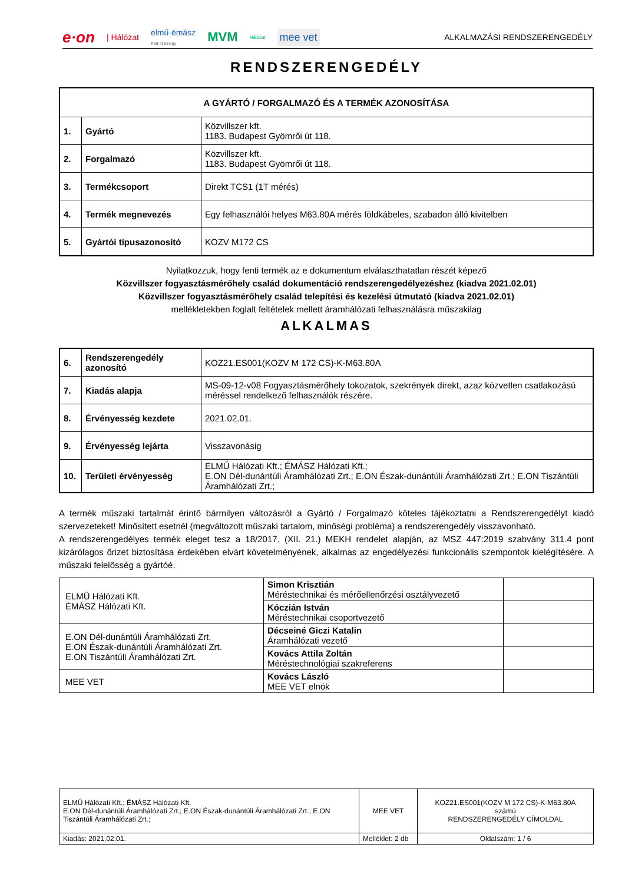e·on | Hálózat elmű·émász
Part of innogy MVM Hálózat mee vet
ALKALMAZÁSI RENDSZERENGEDÉLY
RENDSZERENGEDÉLY
| A GYÁRTÓ / FORGALMAZÓ ÉS A TERMÉK AZONOSÍTÁSA | | |
| --- | --- | --- |
| 1. | Gyártó | Közvillszer kft. 1183. Budapest Gyömrői út 118. |
| 2. | Forgalmazó | Közvillszer kft. 1183. Budapest Gyömrői út 118. |
| 3. | Termékcsoport | Direkt TCS1 (1T mérés) |
| 4. | Termék megnevezés | Egy felhasználói helyes M63.80A mérés földkábeles, szabadon álló kivitelben |
| 5. | Gyártói típusazonosító | KOZV M172 CS |
Nyilatkozzuk, hogy fenti termék az e dokumentum elválaszthatatlan részét képező
Közvillszer fogyasztásmérőhely család dokumentáció rendszerengedélyezéshez (kiadva 2021.02.01)
Közvillszer fogyasztásmérőhely család telepítési és kezelési útmutató (kiadva 2021.02.01)
mellékletekben foglalt feltételek mellett áramhálózati felhasználásra műszakilag
ALKALMAS
| 6. | Rendszerengedély azonosító | KOZ21.ES001(KOZV M 172 CS)-K-M63.80A |
| 7. | Kiadás alapja | MS-09-12-v08 Fogyasztásmérőhely tokozatok, szekrények direkt, azaz közvetlen csatlakozású méréssel rendelkező felhasználók részére. |
| 8. | Érvényesség kezdete | 2021.02.01. |
| 9. | Érvényesség lejárta | Visszavonásig |
| 10. | Területi érvényesség | ELMŰ Hálózati Kft.; ÉMÁSZ Hálózati Kft.; E.ON Dél-dunántúli Áramhálózati Zrt.; E.ON Észak-dunántúli Áramhálózati Zrt.; E.ON Tiszántúli Áramhálózati Zrt.; |
A termék műszaki tartalmát érintő bármilyen változásról a Gyártó / Forgalmazó köteles tájékoztatni a Rendszerengedélyt kiadó szervezeteket! Minősített esetnél (megváltozott műszaki tartalom, minőségi probléma) a rendszerengedély visszavonható.
A rendszerengedélyes termék eleget tesz a 18/2017. (XII. 21.) MEKH rendelet alapján, az MSZ 447:2019 szabvány 311.4 pont kizárólagos őrizet biztosítása érdekében elvárt követelményének, alkalmas az engedélyezési funkcionális szempontok kielégítésére. A műszaki felelősség a gyártóé.
| ELMŰ Hálózati Kft. ÉMÁSZ Hálózati Kft. | Simon Krisztián Méréstechnikai és mérőellenőrzési osztályvezető | |
| | Kóczián István Méréstechnikai csoportvezető | |
| E.ON Dél-dunántúli Áramhálózati Zrt. E.ON Észak-dunántúli Áramhálózati Zrt. E.ON Tiszántúli Áramhálózati Zrt. | Décseiné Giczi Katalin Áramhálózati vezető | |
| | Kovács Attila Zoltán Méréstechnológiai szakreferens | |
| MEE VET | Kovács László MEE VET elnök | |
| ELMŰ Hálózati Kft.; ÉMÁSZ Hálózati Kft. E.ON Dél-dunántúli Áramhálózati Zrt.; E.ON Észak-dunántúli Áramhálózati Zrt.; E.ON Tiszántúli Áramhálózati Zrt.; | MEE VET | KOZ21.ES001(KOZV M 172 CS)-K-M63.80A számú RENDSZERENGEDÉLY CÍMOLDAL |
| Kiadás: 2021.02.01. | Melléklet: 2 db | Oldalszám: 1 / 6 |